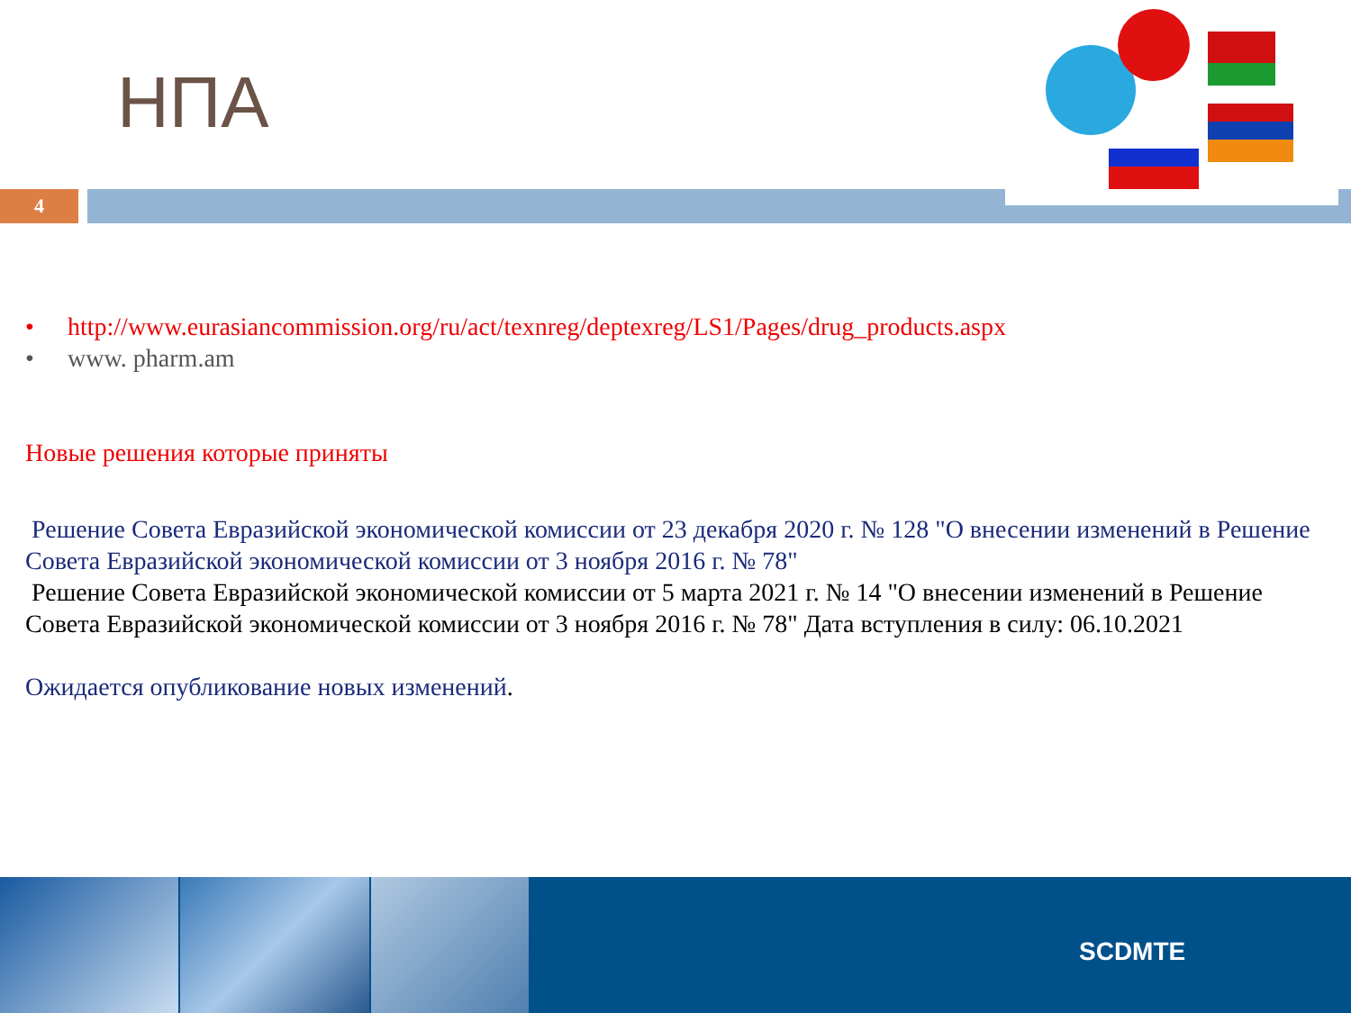НПА
4
• http://www.eurasiancommission.org/ru/act/texnreg/deptexreg/LS1/Pages/drug_products.aspx
• www. pharm.am
Новые решения которые приняты
Решение Совета Евразийской экономической комиссии от 23 декабря 2020 г. № 128 "О внесении изменений в Решение Совета Евразийской экономической комиссии от 3 ноября 2016 г. № 78"
Решение Совета Евразийской экономической комиссии от 5 марта 2021 г. № 14 "О внесении изменений в Решение Совета Евразийской экономической комиссии от 3 ноября 2016 г. № 78" Дата вступления в силу: 06.10.2021
Ожидается опубликование новых изменений.
SCDMTE